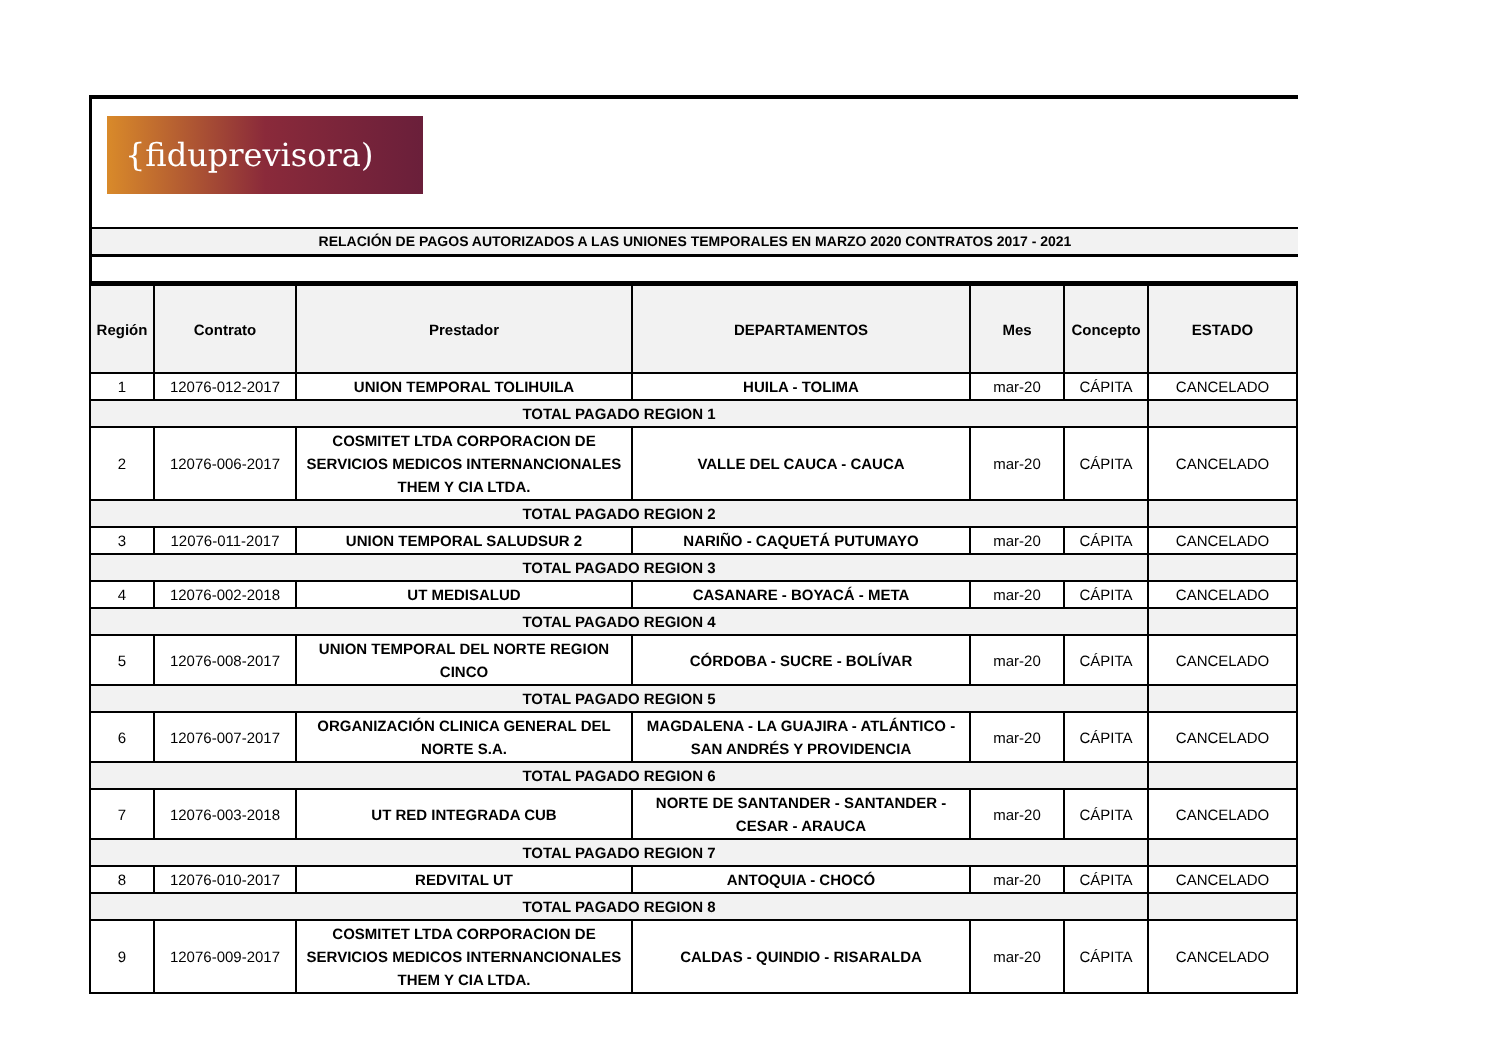{fiduprevisora)
RELACIÓN DE PAGOS AUTORIZADOS A LAS UNIONES TEMPORALES EN MARZO 2020 CONTRATOS 2017 - 2021
| Región | Contrato | Prestador | DEPARTAMENTOS | Mes | Concepto | ESTADO |
| --- | --- | --- | --- | --- | --- | --- |
| 1 | 12076-012-2017 | UNION TEMPORAL TOLIHUILA | HUILA - TOLIMA | mar-20 | CÁPITA | CANCELADO |
| TOTAL PAGADO REGION 1 | | | | | | |
| 2 | 12076-006-2017 | COSMITET LTDA CORPORACION DE SERVICIOS MEDICOS INTERNANCIONALES THEM Y CIA LTDA. | VALLE DEL CAUCA - CAUCA | mar-20 | CÁPITA | CANCELADO |
| TOTAL PAGADO REGION 2 | | | | | | |
| 3 | 12076-011-2017 | UNION TEMPORAL SALUDSUR 2 | NARIÑO - CAQUETÁ PUTUMAYO | mar-20 | CÁPITA | CANCELADO |
| TOTAL PAGADO REGION 3 | | | | | | |
| 4 | 12076-002-2018 | UT MEDISALUD | CASANARE - BOYACÁ - META | mar-20 | CÁPITA | CANCELADO |
| TOTAL PAGADO REGION 4 | | | | | | |
| 5 | 12076-008-2017 | UNION TEMPORAL DEL NORTE REGION CINCO | CÓRDOBA - SUCRE - BOLÍVAR | mar-20 | CÁPITA | CANCELADO |
| TOTAL PAGADO REGION 5 | | | | | | |
| 6 | 12076-007-2017 | ORGANIZACIÓN CLINICA GENERAL DEL NORTE S.A. | MAGDALENA - LA GUAJIRA - ATLÁNTICO - SAN ANDRÉS Y PROVIDENCIA | mar-20 | CÁPITA | CANCELADO |
| TOTAL PAGADO REGION 6 | | | | | | |
| 7 | 12076-003-2018 | UT RED INTEGRADA CUB | NORTE DE SANTANDER - SANTANDER - CESAR - ARAUCA | mar-20 | CÁPITA | CANCELADO |
| TOTAL PAGADO REGION 7 | | | | | | |
| 8 | 12076-010-2017 | REDVITAL UT | ANTOQUIA - CHOCÓ | mar-20 | CÁPITA | CANCELADO |
| TOTAL PAGADO REGION 8 | | | | | | |
| 9 | 12076-009-2017 | COSMITET LTDA CORPORACION DE SERVICIOS MEDICOS INTERNANCIONALES THEM Y CIA LTDA. | CALDAS - QUINDIO - RISARALDA | mar-20 | CÁPITA | CANCELADO |